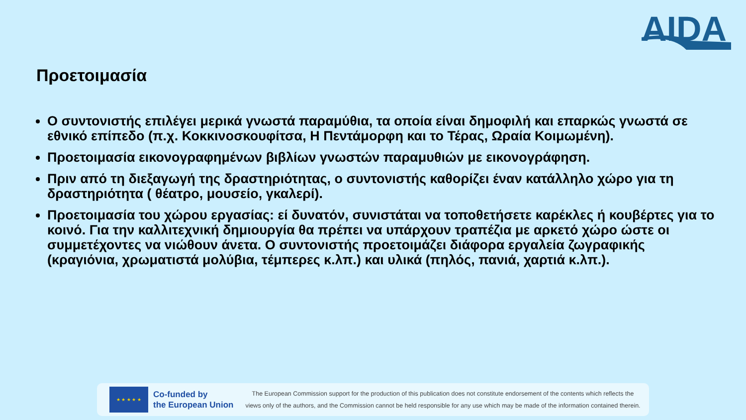AIDA
Προετοιμασία
Ο συντονιστής επιλέγει μερικά γνωστά παραμύθια, τα οποία είναι δημοφιλή και επαρκώς γνωστά σε εθνικό επίπεδο (π.χ. Κοκκινοσκουφίτσα, Η Πεντάμορφη και το Τέρας, Ωραία Κοιμωμένη).
Προετοιμασία εικονογραφημένων βιβλίων γνωστών παραμυθιών με εικονογράφηση.
Πριν από τη διεξαγωγή της δραστηριότητας, ο συντονιστής καθορίζει έναν κατάλληλο χώρο για τη δραστηριότητα ( θέατρο, μουσείο, γκαλερί).
Προετοιμασία του χώρου εργασίας: εί δυνατόν, συνιστάται να τοποθετήσετε καρέκλες ή κουβέρτες για το κοινό. Για την καλλιτεχνική δημιουργία θα πρέπει να υπάρχουν τραπέζια με αρκετό χώρο ώστε οι συμμετέχοντες να νιώθουν άνετα. Ο συντονιστής προετοιμάζει διάφορα εργαλεία ζωγραφικής (κραγιόνια, χρωματιστά μολύβια, τέμπερες κ.λπ.) και υλικά (πηλός, πανιά, χαρτιά κ.λπ.).
★ ★ ★ ★ ★
Co-funded by
the European Union
The European Commission support for the production of this publication does not constitute endorsement of the contents which reflects the
views only of the authors, and the Commission cannot be held responsible for any use which may be made of the information contained therein.